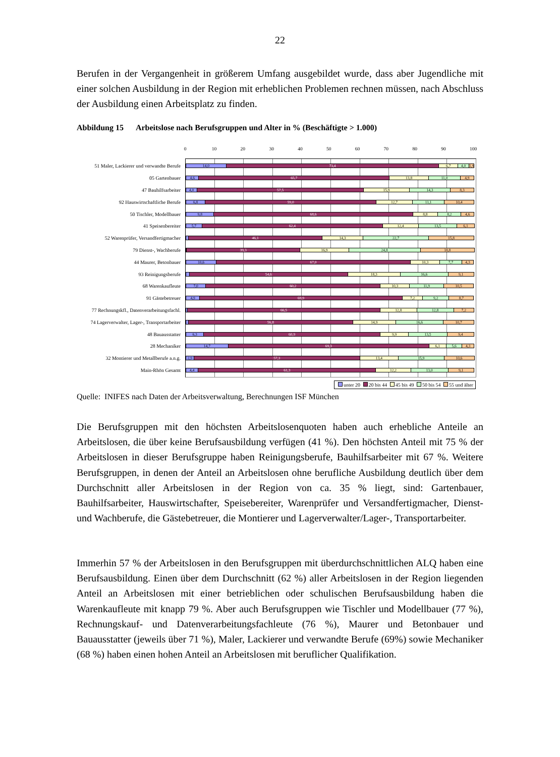22
Berufen in der Vergangenheit in größerem Umfang ausgebildet wurde, dass aber Jugendliche mit einer solchen Ausbildung in der Region mit erheblichen Problemen rechnen müssen, nach Abschluss der Ausbildung einen Arbeitsplatz zu finden.
Abbildung 15 Arbeitslose nach Berufsgruppen und Alter in % (Beschäftigte > 1.000)
0 10 20 30 40 50 60 70 80 90 100
51 Maler, Lackierer und verwandte Berufe
14,0 73,4 6,7 4,0 1,9
05 Gartenbauer
4,6 65,7 13,8 11,0 4,9
47 Bauhilfsarbeiter
4,0 57,5 15,9 14,3 8,3
92 Hauswirtschaftliche Berufe
6,8 59,0 12,7 11,1 10,4
50 Tischler, Modellbauer
9,8 68,6 8,8 8,2 4,6
41 Speisenbereiter
5,7 62,4 12,4 13,5 6,1
52 Warenprüfer, Versandfertigmacher
46,1 14,3 22,7 15,8
79 Dienst-, Wachberufe
39,3 16,9 24,8 18,8
44 Maurer, Betonbauer
10,6 67,0 10,3 7,7 4,3
93 Reinigungsberufe
54,6 18,3 16,6 9,1
68 Warenkaufleute
7,0 60,2 10,3 11,9 10,5
91 Gästebetreuer
4,9 69,9 7,2 9,2 8,7
77 Rechnungskfl., Datenverarbeitungsfachl.
66,5 12,8 12,8 7,2
74 Lagerverwalter, Lager-, Transportarbeiter
56,8 14,9 16,6 10,7
48 Bauausstatter
6,3 60,9 9,9 13,5 9,4
28 Mechaniker
14,7 69,3 6,1 5,6 4,3
32 Montierer und Metallberufe a.n.g.
2,9 57,3 13,4 15,9 10,6
Main-Rhön Gesamt
4,4 61,3 12,2 13,0 9,1
unter 20 20 bis 44 45 bis 49 50 bis 54 55 und älter
Quelle: INIFES nach Daten der Arbeitsverwaltung, Berechnungen ISF München
Die Berufsgruppen mit den höchsten Arbeitslosenquoten haben auch erhebliche Anteile an Arbeitslosen, die über keine Berufsausbildung verfügen (41 %). Den höchsten Anteil mit 75 % der Arbeitslosen in dieser Berufsgruppe haben Reinigungsberufe, Bauhilfsarbeiter mit 67 %. Weitere Berufsgruppen, in denen der Anteil an Arbeitslosen ohne berufliche Ausbildung deutlich über dem Durchschnitt aller Arbeitslosen in der Region von ca. 35 % liegt, sind: Gartenbauer, Bauhilfsarbeiter, Hauswirtschafter, Speisebereiter, Warenprüfer und Versandfertigmacher, Dienst- und Wachberufe, die Gästebetreuer, die Montierer und Lagerverwalter/Lager-, Transportarbeiter.
Immerhin 57 % der Arbeitslosen in den Berufsgruppen mit überdurchschnittlichen ALQ haben eine Berufsausbildung. Einen über dem Durchschnitt (62 %) aller Arbeitslosen in der Region liegenden Anteil an Arbeitslosen mit einer betrieblichen oder schulischen Berufsausbildung haben die Warenkaufleute mit knapp 79 %. Aber auch Berufsgruppen wie Tischler und Modellbauer (77 %), Rechnungskauf- und Datenverarbeitungsfachleute (76 %), Maurer und Betonbauer und Bauausstatter (jeweils über 71 %), Maler, Lackierer und verwandte Berufe (69%) sowie Mechaniker (68 %) haben einen hohen Anteil an Arbeitslosen mit beruflicher Qualifikation.